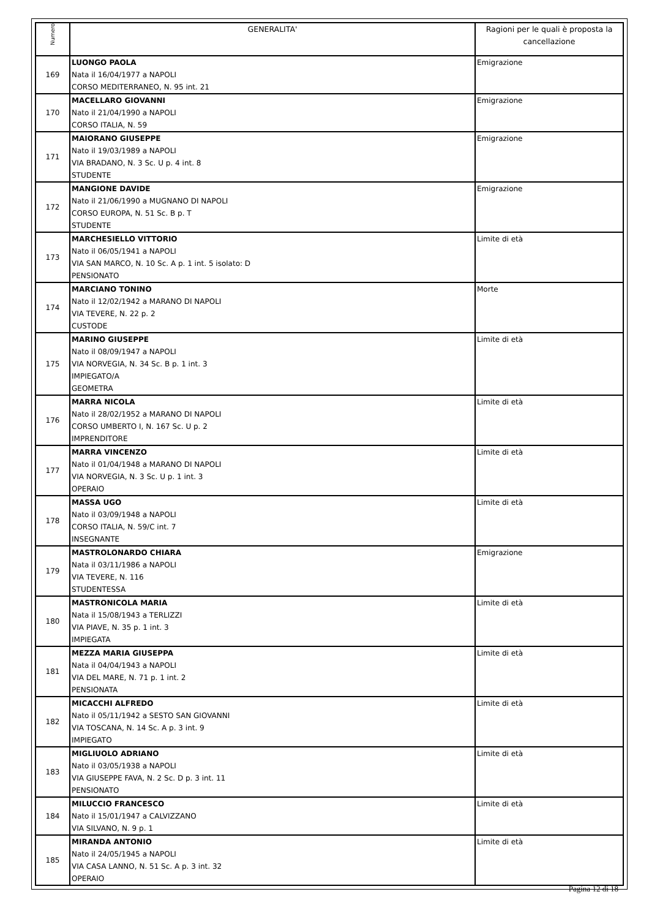| Numero | GENERALITA' | Ragioni per le quali è proposta la cancellazione |
| --- | --- | --- |
| 169 | LUONGO PAOLA Nata il 16/04/1977 a NAPOLI CORSO MEDITERRANEO, N. 95 int. 21 | Emigrazione |
| 170 | MACELLARO GIOVANNI Nato il 21/04/1990 a NAPOLI CORSO ITALIA, N. 59 | Emigrazione |
| 171 | MAIORANO GIUSEPPE Nato il 19/03/1989 a NAPOLI VIA BRADANO, N. 3 Sc. U p. 4 int. 8 STUDENTE | Emigrazione |
| 172 | MANGIONE DAVIDE Nato il 21/06/1990 a MUGNANO DI NAPOLI CORSO EUROPA, N. 51 Sc. B p. T STUDENTE | Emigrazione |
| 173 | MARCHESIELLO VITTORIO Nato il 06/05/1941 a NAPOLI VIA SAN MARCO, N. 10 Sc. A p. 1 int. 5 isolato: D PENSIONATO | Limite di età |
| 174 | MARCIANO TONINO Nato il 12/02/1942 a MARANO DI NAPOLI VIA TEVERE, N. 22 p. 2 CUSTODE | Morte |
| 175 | MARINO GIUSEPPE Nato il 08/09/1947 a NAPOLI VIA NORVEGIA, N. 34 Sc. B p. 1 int. 3 IMPIEGATO/A GEOMETRA | Limite di età |
| 176 | MARRA NICOLA Nato il 28/02/1952 a MARANO DI NAPOLI CORSO UMBERTO I, N. 167 Sc. U p. 2 IMPRENDITORE | Limite di età |
| 177 | MARRA VINCENZO Nato il 01/04/1948 a MARANO DI NAPOLI VIA NORVEGIA, N. 3 Sc. U p. 1 int. 3 OPERAIO | Limite di età |
| 178 | MASSA UGO Nato il 03/09/1948 a NAPOLI CORSO ITALIA, N. 59/C int. 7 INSEGNANTE | Limite di età |
| 179 | MASTROLONARDO CHIARA Nata il 03/11/1986 a NAPOLI VIA TEVERE, N. 116 STUDENTESSA | Emigrazione |
| 180 | MASTRONICOLA MARIA Nata il 15/08/1943 a TERLIZZI VIA PIAVE, N. 35 p. 1 int. 3 IMPIEGATA | Limite di età |
| 181 | MEZZA MARIA GIUSEPPA Nata il 04/04/1943 a NAPOLI VIA DEL MARE, N. 71 p. 1 int. 2 PENSIONATA | Limite di età |
| 182 | MICACCHI ALFREDO Nato il 05/11/1942 a SESTO SAN GIOVANNI VIA TOSCANA, N. 14 Sc. A p. 3 int. 9 IMPIEGATO | Limite di età |
| 183 | MIGLIUOLO ADRIANO Nato il 03/05/1938 a NAPOLI VIA GIUSEPPE FAVA, N. 2 Sc. D p. 3 int. 11 PENSIONATO | Limite di età |
| 184 | MILUCCIO FRANCESCO Nato il 15/01/1947 a CALVIZZANO VIA SILVANO, N. 9 p. 1 | Limite di età |
| 185 | MIRANDA ANTONIO Nato il 24/05/1945 a NAPOLI VIA CASA LANNO, N. 51 Sc. A p. 3 int. 32 OPERAIO | Limite di età |
Pagina 12 di 18